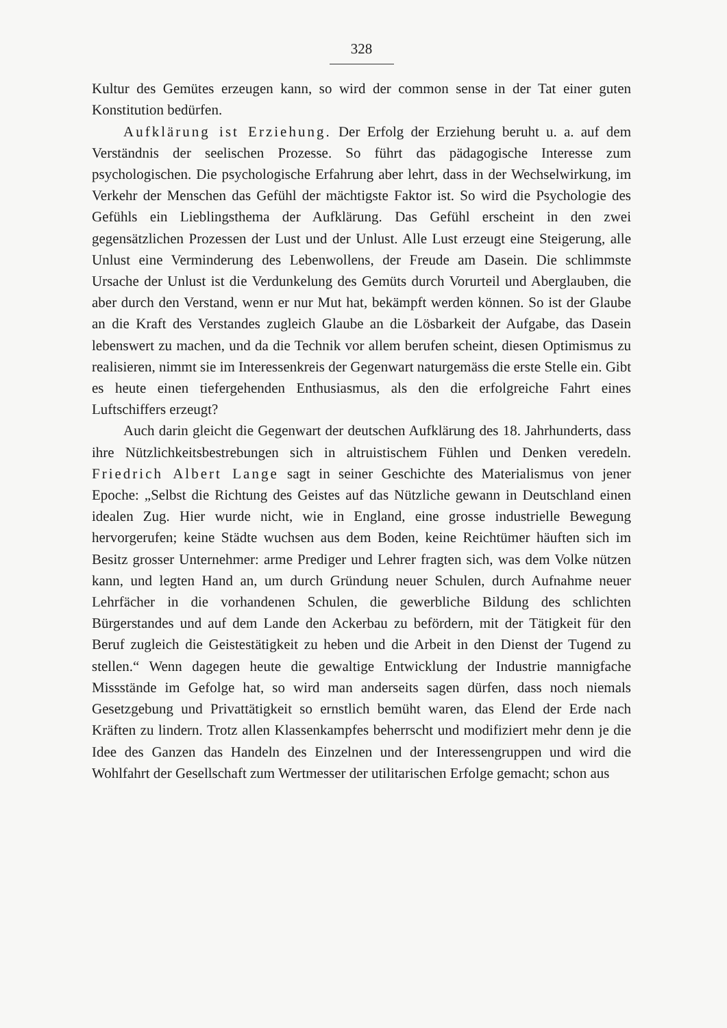328
Kultur des Gemütes erzeugen kann, so wird der common sense in der Tat einer guten Konstitution bedürfen.
Aufklärung ist Erziehung. Der Erfolg der Erziehung beruht u. a. auf dem Verständnis der seelischen Prozesse. So führt das pädagogische Interesse zum psychologischen. Die psychologische Erfahrung aber lehrt, dass in der Wechselwirkung, im Verkehr der Menschen das Gefühl der mächtigste Faktor ist. So wird die Psychologie des Gefühls ein Lieblingsthema der Aufklärung. Das Gefühl erscheint in den zwei gegensätzlichen Prozessen der Lust und der Unlust. Alle Lust erzeugt eine Steigerung, alle Unlust eine Verminderung des Lebenwollens, der Freude am Dasein. Die schlimmste Ursache der Unlust ist die Verdunkelung des Gemüts durch Vorurteil und Aberglauben, die aber durch den Verstand, wenn er nur Mut hat, bekämpft werden können. So ist der Glaube an die Kraft des Verstandes zugleich Glaube an die Lösbarkeit der Aufgabe, das Dasein lebenswert zu machen, und da die Technik vor allem berufen scheint, diesen Optimismus zu realisieren, nimmt sie im Interessenkreis der Gegenwart naturgemäss die erste Stelle ein. Gibt es heute einen tiefergehenden Enthusiasmus, als den die erfolgreiche Fahrt eines Luftschiffers erzeugt?
Auch darin gleicht die Gegenwart der deutschen Aufklärung des 18. Jahrhunderts, dass ihre Nützlichkeitsbestrebungen sich in altruistischem Fühlen und Denken veredeln. Friedrich Albert Lange sagt in seiner Geschichte des Materialismus von jener Epoche: „Selbst die Richtung des Geistes auf das Nützliche gewann in Deutschland einen idealen Zug. Hier wurde nicht, wie in England, eine grosse industrielle Bewegung hervorgerufen; keine Städte wuchsen aus dem Boden, keine Reichtümer häuften sich im Besitz grosser Unternehmer: arme Prediger und Lehrer fragten sich, was dem Volke nützen kann, und legten Hand an, um durch Gründung neuer Schulen, durch Aufnahme neuer Lehrfächer in die vorhandenen Schulen, die gewerbliche Bildung des schlichten Bürgerstandes und auf dem Lande den Ackerbau zu befördern, mit der Tätigkeit für den Beruf zugleich die Geistestätigkeit zu heben und die Arbeit in den Dienst der Tugend zu stellen.“ Wenn dagegen heute die gewaltige Entwicklung der Industrie mannigfache Missstände im Gefolge hat, so wird man anderseits sagen dürfen, dass noch niemals Gesetzgebung und Privattätigkeit so ernstlich bemüht waren, das Elend der Erde nach Kräften zu lindern. Trotz allen Klassenkampfes beherrscht und modifiziert mehr denn je die Idee des Ganzen das Handeln des Einzelnen und der Interessengruppen und wird die Wohlfahrt der Gesellschaft zum Wertmesser der utilitarischen Erfolge gemacht; schon aus